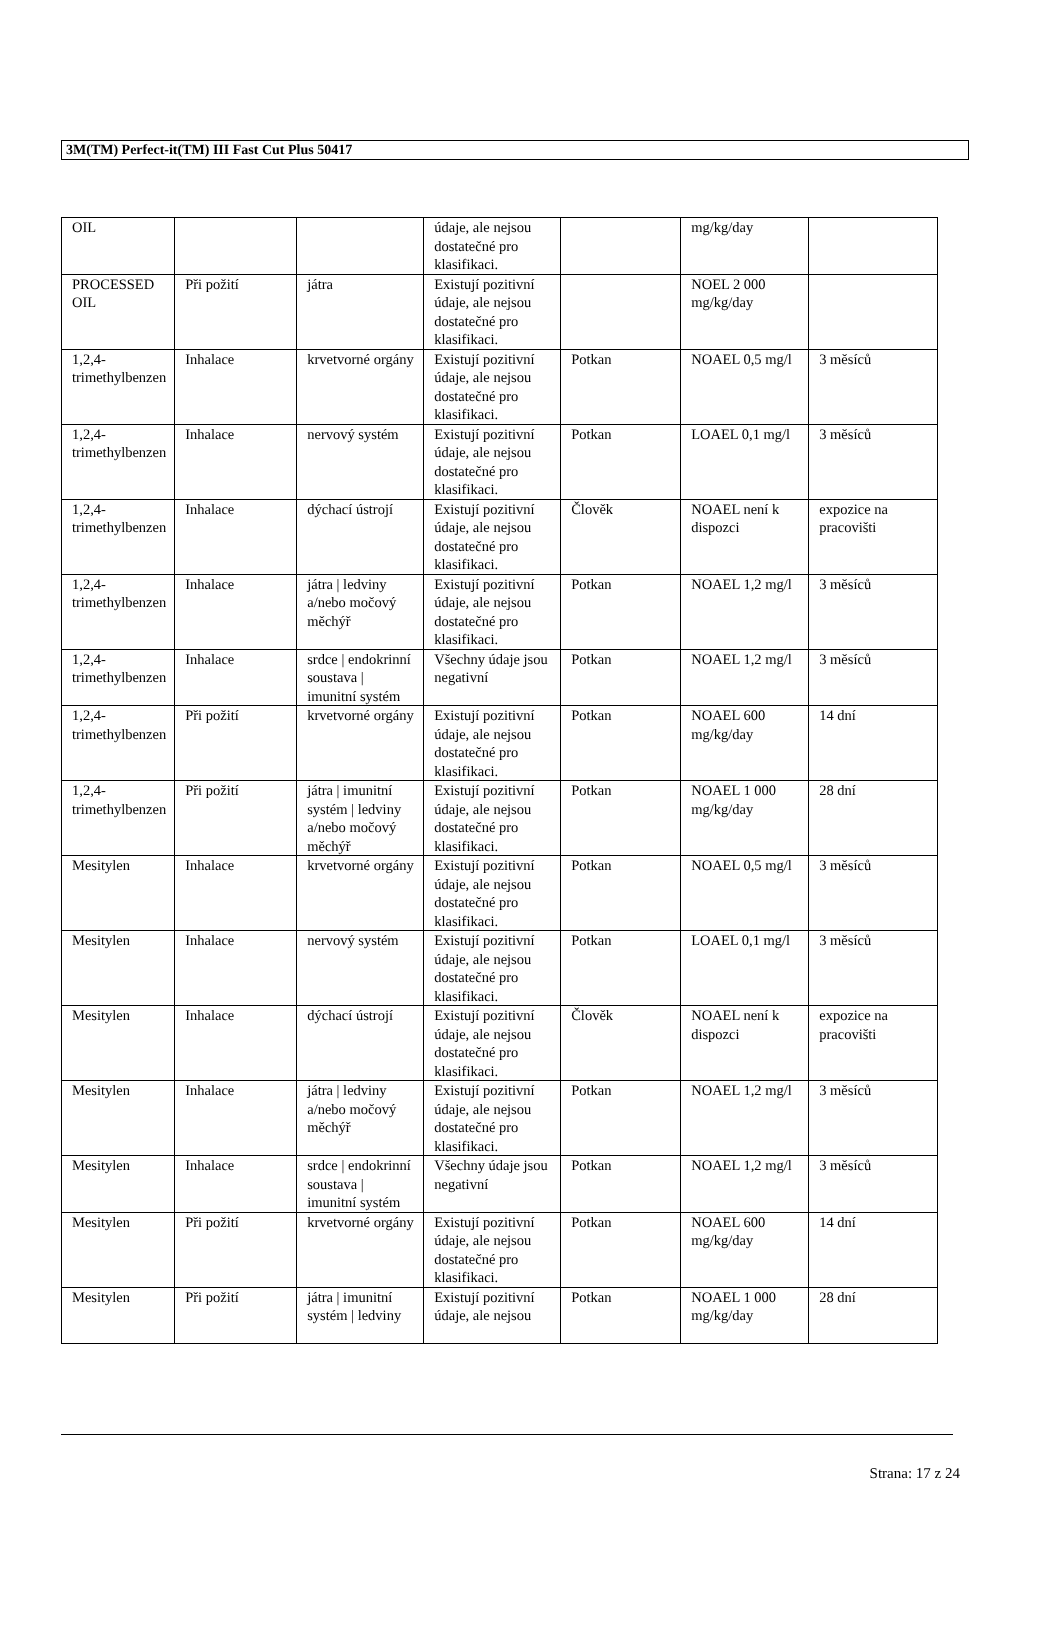3M(TM) Perfect-it(TM) III Fast Cut Plus 50417
| OIL | | | údaje, ale nejsou dostatečné pro klasifikaci. | | mg/kg/day | |
| PROCESSED OIL | Při požití | játra | Existují pozitivní údaje, ale nejsou dostatečné pro klasifikaci. | | NOEL 2 000 mg/kg/day | |
| 1,2,4-trimethylbenzen | Inhalace | krvetvorné orgány | Existují pozitivní údaje, ale nejsou dostatečné pro klasifikaci. | Potkan | NOAEL 0,5 mg/l | 3 měsíců |
| 1,2,4-trimethylbenzen | Inhalace | nervový systém | Existují pozitivní údaje, ale nejsou dostatečné pro klasifikaci. | Potkan | LOAEL 0,1 mg/l | 3 měsíců |
| 1,2,4-trimethylbenzen | Inhalace | dýchací ústrojí | Existují pozitivní údaje, ale nejsou dostatečné pro klasifikaci. | Člověk | NOAEL není k dispozci | expozice na pracovišti |
| 1,2,4-trimethylbenzen | Inhalace | játra / ledviny a/nebo močový měchýř | Existují pozitivní údaje, ale nejsou dostatečné pro klasifikaci. | Potkan | NOAEL 1,2 mg/l | 3 měsíců |
| 1,2,4-trimethylbenzen | Inhalace | srdce / endokrinní soustava / imunitní systém | Všechny údaje jsou negativní | Potkan | NOAEL 1,2 mg/l | 3 měsíců |
| 1,2,4-trimethylbenzen | Při požití | krvetvorné orgány | Existují pozitivní údaje, ale nejsou dostatečné pro klasifikaci. | Potkan | NOAEL 600 mg/kg/day | 14 dní |
| 1,2,4-trimethylbenzen | Při požití | játra / imunitní systém / ledviny a/nebo močový měchýř | Existují pozitivní údaje, ale nejsou dostatečné pro klasifikaci. | Potkan | NOAEL 1 000 mg/kg/day | 28 dní |
| Mesitylen | Inhalace | krvetvorné orgány | Existují pozitivní údaje, ale nejsou dostatečné pro klasifikaci. | Potkan | NOAEL 0,5 mg/l | 3 měsíců |
| Mesitylen | Inhalace | nervový systém | Existují pozitivní údaje, ale nejsou dostatečné pro klasifikaci. | Potkan | LOAEL 0,1 mg/l | 3 měsíců |
| Mesitylen | Inhalace | dýchací ústrojí | Existují pozitivní údaje, ale nejsou dostatečné pro klasifikaci. | Člověk | NOAEL není k dispozci | expozice na pracovišti |
| Mesitylen | Inhalace | játra / ledviny a/nebo močový měchýř | Existují pozitivní údaje, ale nejsou dostatečné pro klasifikaci. | Potkan | NOAEL 1,2 mg/l | 3 měsíců |
| Mesitylen | Inhalace | srdce / endokrinní soustava / imunitní systém | Všechny údaje jsou negativní | Potkan | NOAEL 1,2 mg/l | 3 měsíců |
| Mesitylen | Při požití | krvetvorné orgány | Existují pozitivní údaje, ale nejsou dostatečné pro klasifikaci. | Potkan | NOAEL 600 mg/kg/day | 14 dní |
| Mesitylen | Při požití | játra / imunitní systém / ledviny | Existují pozitivní údaje, ale nejsou | Potkan | NOAEL 1 000 mg/kg/day | 28 dní |
Strana: 17 z 24